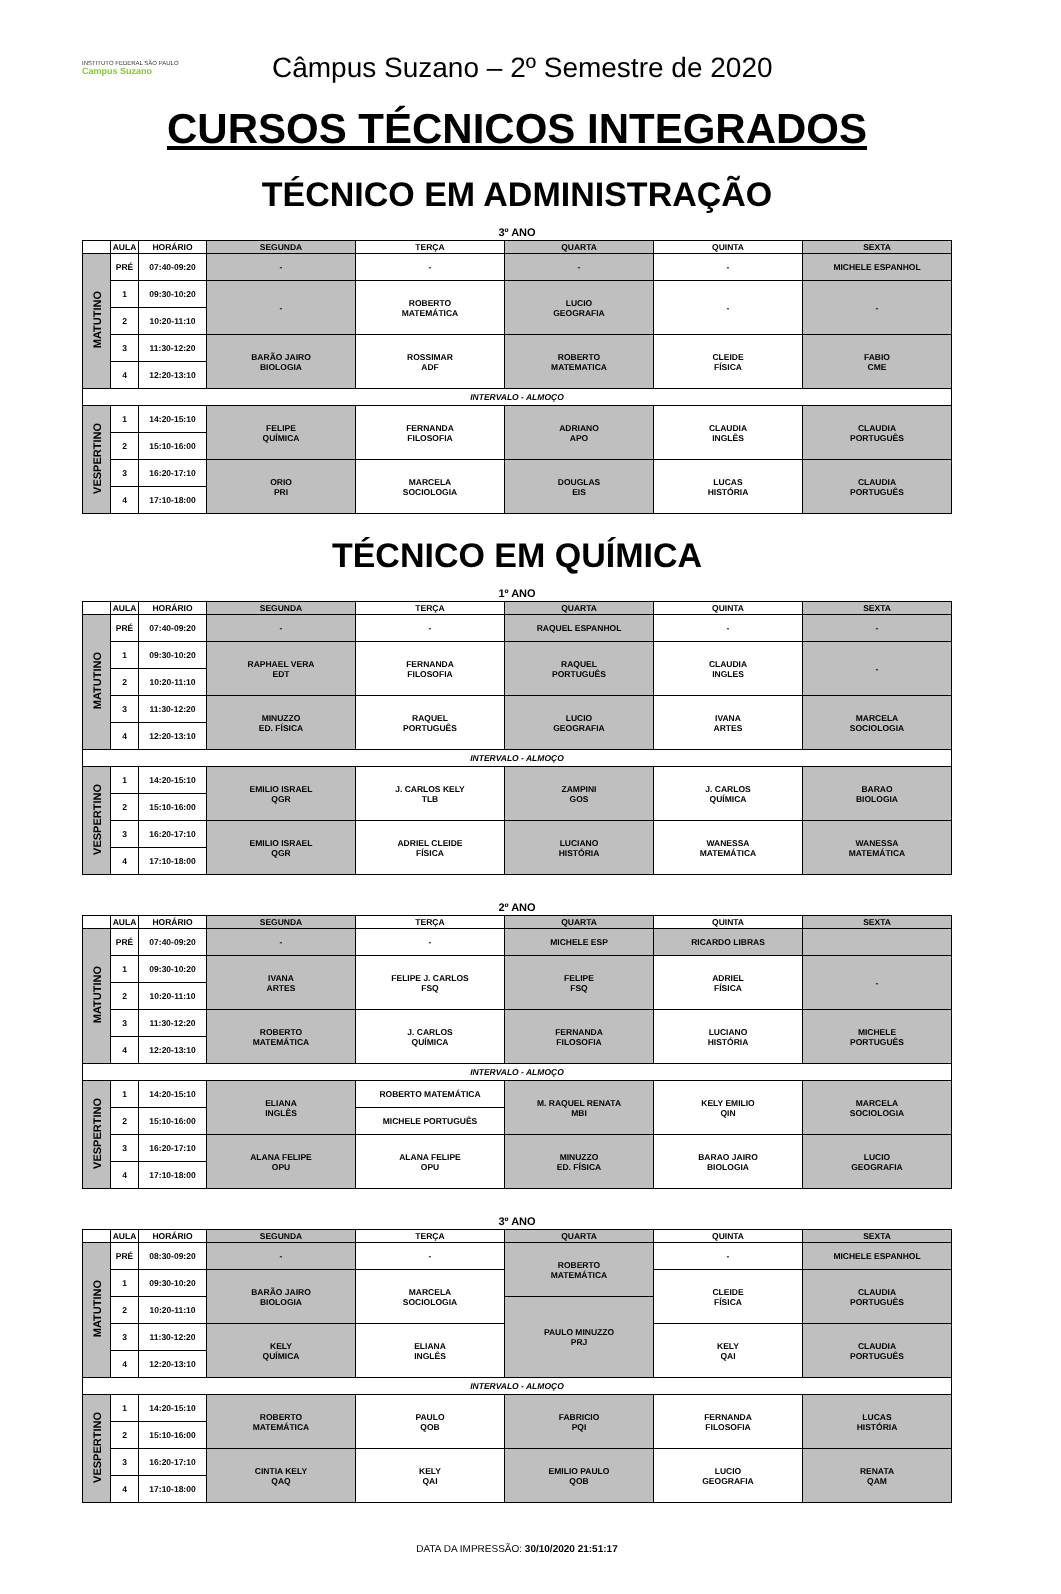INSTITUTO FEDERAL SÃO PAULO
Campus Suzano
Câmpus Suzano – 2º Semestre de 2020
CURSOS TÉCNICOS INTEGRADOS
TÉCNICO EM ADMINISTRAÇÃO
3º ANO
| | AULA | HORÁRIO | SEGUNDA | TERÇA | QUARTA | QUINTA | SEXTA |
| --- | --- | --- | --- | --- | --- | --- | --- |
| MATUTINO | PRÉ | 07:40-09:20 | - | - | - | - | MICHELE ESPANHOL |
| | 1 | 09:30-10:20 | - | ROBERTO MATEMÁTICA | LUCIO GEOGRAFIA | - | - |
| | 2 | 10:20-11:10 | | | | | |
| | 3 | 11:30-12:20 | BARÃO JAIRO BIOLOGIA | ROSSIMAR ADF | ROBERTO MATEMATICA | CLEIDE FÍSICA | FABIO CME |
| | 4 | 12:20-13:10 | | | | | |
| INTERVALO - ALMOÇO | | | | | | | |
| VESPERTINO | 1 | 14:20-15:10 | FELIPE QUÍMICA | FERNANDA FILOSOFIA | ADRIANO APO | CLAUDIA INGLÊS | CLAUDIA PORTUGUÊS |
| | 2 | 15:10-16:00 | | | | | |
| | 3 | 16:20-17:10 | ORIO PRI | MARCELA SOCIOLOGIA | DOUGLAS EIS | LUCAS HISTÓRIA | CLAUDIA PORTUGUÊS |
| | 4 | 17:10-18:00 | | | | | |
TÉCNICO EM QUÍMICA
1º ANO
| | AULA | HORÁRIO | SEGUNDA | TERÇA | QUARTA | QUINTA | SEXTA |
| --- | --- | --- | --- | --- | --- | --- | --- |
| MATUTINO | PRÉ | 07:40-09:20 | - | - | RAQUEL ESPANHOL | - | - |
| | 1 | 09:30-10:20 | RAPHAEL VERA EDT | FERNANDA FILOSOFIA | RAQUEL PORTUGUÊS | CLAUDIA INGLES | - |
| | 2 | 10:20-11:10 | | | | | |
| | 3 | 11:30-12:20 | MINUZZO ED. FÍSICA | RAQUEL PORTUGUÊS | LUCIO GEOGRAFIA | IVANA ARTES | MARCELA SOCIOLOGIA |
| | 4 | 12:20-13:10 | | | | | |
| INTERVALO - ALMOÇO | | | | | | | |
| VESPERTINO | 1 | 14:20-15:10 | EMILIO ISRAEL QGR | J. CARLOS KELY TLB | ZAMPINI GOS | J. CARLOS QUÍMICA | BARAO BIOLOGIA |
| | 2 | 15:10-16:00 | | | | | |
| | 3 | 16:20-17:10 | EMILIO ISRAEL QGR | ADRIEL CLEIDE FÍSICA | LUCIANO HISTÓRIA | WANESSA MATEMÁTICA | WANESSA MATEMÁTICA |
| | 4 | 17:10-18:00 | | | | | |
2º ANO
| | AULA | HORÁRIO | SEGUNDA | TERÇA | QUARTA | QUINTA | SEXTA |
| --- | --- | --- | --- | --- | --- | --- | --- |
| MATUTINO | PRÉ | 07:40-09:20 | - | - | MICHELE ESP | RICARDO LIBRAS | |
| | 1 | 09:30-10:20 | IVANA ARTES | FELIPE J. CARLOS FSQ | FELIPE FSQ | ADRIEL FÍSICA | - |
| | 2 | 10:20-11:10 | | | | | |
| | 3 | 11:30-12:20 | ROBERTO MATEMÁTICA | J. CARLOS QUÍMICA | FERNANDA FILOSOFIA | LUCIANO HISTÓRIA | MICHELE PORTUGUÊS |
| | 4 | 12:20-13:10 | | | | | |
| INTERVALO - ALMOÇO | | | | | | | |
| VESPERTINO | 1 | 14:20-15:10 | ELIANA INGLÊS | ROBERTO MATEMÁTICA | M. RAQUEL RENATA MBI | KELY EMILIO QIN | MARCELA SOCIOLOGIA |
| | 2 | 15:10-16:00 | | MICHELE PORTUGUÊS | | | |
| | 3 | 16:20-17:10 | ALANA FELIPE OPU | ALANA FELIPE OPU | MINUZZO ED. FÍSICA | BARAO JAIRO BIOLOGIA | LUCIO GEOGRAFIA |
| | 4 | 17:10-18:00 | | | | | |
3º ANO
| | AULA | HORÁRIO | SEGUNDA | TERÇA | QUARTA | QUINTA | SEXTA |
| --- | --- | --- | --- | --- | --- | --- | --- |
| MATUTINO | PRÉ | 08:30-09:20 | - | - | ROBERTO MATEMÁTICA | - | MICHELE ESPANHOL |
| | 1 | 09:30-10:20 | BARÃO JAIRO BIOLOGIA | MARCELA SOCIOLOGIA | | CLEIDE FÍSICA | CLAUDIA PORTUGUÊS |
| | 2 | 10:20-11:10 | | | PAULO MINUZZO PRJ | | |
| | 3 | 11:30-12:20 | KELY QUÍMICA | ELIANA INGLÊS | | KELY QAI | CLAUDIA PORTUGUÊS |
| | 4 | 12:20-13:10 | | | | | |
| INTERVALO - ALMOÇO | | | | | | | |
| VESPERTINO | 1 | 14:20-15:10 | ROBERTO MATEMÁTICA | PAULO QOB | FABRICIO PQI | FERNANDA FILOSOFIA | LUCAS HISTÓRIA |
| | 2 | 15:10-16:00 | | | | | |
| | 3 | 16:20-17:10 | CINTIA KELY QAQ | KELY QAI | EMILIO PAULO QOB | LUCIO GEOGRAFIA | RENATA QAM |
| | 4 | 17:10-18:00 | | | | | |
DATA DA IMPRESSÃO: 30/10/2020 21:51:17